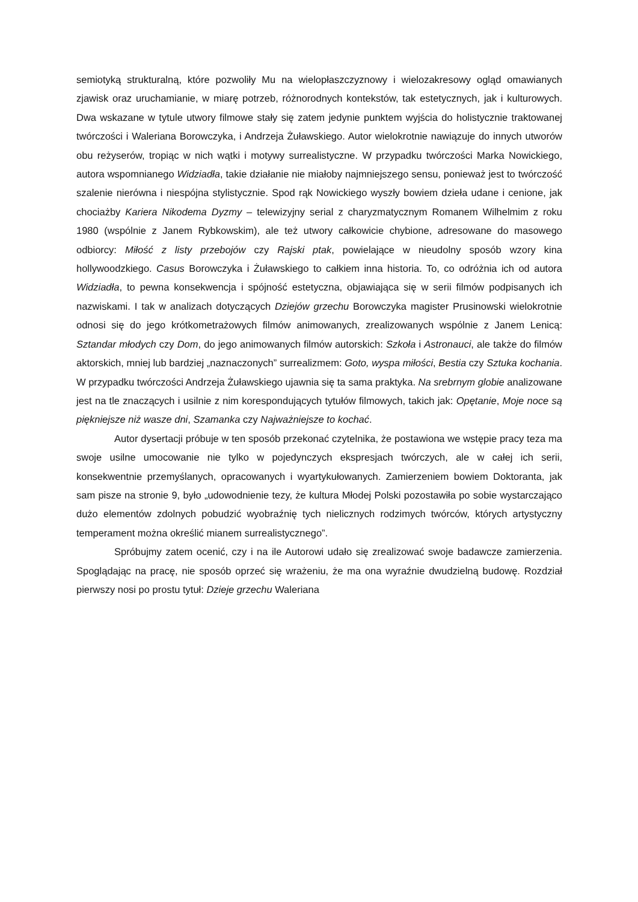semiotyką strukturalną, które pozwoliły Mu na wielopłaszczyznowy i wielozakresowy ogląd omawianych zjawisk oraz uruchamianie, w miarę potrzeb, różnorodnych kontekstów, tak estetycznych, jak i kulturowych. Dwa wskazane w tytule utwory filmowe stały się zatem jedynie punktem wyjścia do holistycznie traktowanej twórczości i Waleriana Borowczyka, i Andrzeja Żuławskiego. Autor wielokrotnie nawiązuje do innych utworów obu reżyserów, tropiąc w nich wątki i motywy surrealistyczne. W przypadku twórczości Marka Nowickiego, autora wspomnianego Widziadła, takie działanie nie miałoby najmniejszego sensu, ponieważ jest to twórczość szalenie nierówna i niespójna stylistycznie. Spod rąk Nowickiego wyszły bowiem dzieła udane i cenione, jak chociażby Kariera Nikodema Dyzmy – telewizyjny serial z charyzmatycznym Romanem Wilhelmim z roku 1980 (wspólnie z Janem Rybkowskim), ale też utwory całkowicie chybione, adresowane do masowego odbiorcy: Miłość z listy przebojów czy Rajski ptak, powielające w nieudolny sposób wzory kina hollywoodzkiego. Casus Borowczyka i Żuławskiego to całkiem inna historia. To, co odróżnia ich od autora Widziadła, to pewna konsekwencja i spójność estetyczna, objawiająca się w serii filmów podpisanych ich nazwiskami. I tak w analizach dotyczących Dziejów grzechu Borowczyka magister Prusinowski wielokrotnie odnosi się do jego krótkometrażowych filmów animowanych, zrealizowanych wspólnie z Janem Lenicą: Sztandar młodych czy Dom, do jego animowanych filmów autorskich: Szkoła i Astronauci, ale także do filmów aktorskich, mniej lub bardziej „naznaczonych” surrealizmem: Goto, wyspa miłości, Bestia czy Sztuka kochania. W przypadku twórczości Andrzeja Żuławskiego ujawnia się ta sama praktyka. Na srebrnym globie analizowane jest na tle znaczących i usilnie z nim korespondujących tytułów filmowych, takich jak: Opętanie, Moje noce są piękniejsze niż wasze dni, Szamanka czy Najważniejsze to kochać.
Autor dysertacji próbuje w ten sposób przekonać czytelnika, że postawiona we wstępie pracy teza ma swoje usilne umocowanie nie tylko w pojedynczych ekspresjach twórczych, ale w całej ich serii, konsekwentnie przemyślanych, opracowanych i wyartykułowanych. Zamierzeniem bowiem Doktoranta, jak sam pisze na stronie 9, było „udowodnienie tezy, że kultura Młodej Polski pozostawiła po sobie wystarczająco dużo elementów zdolnych pobudzić wyobraźnię tych nielicznych rodzimych twórców, których artystyczny temperament można określić mianem surrealistycznego”.
Spróbujmy zatem ocenić, czy i na ile Autorowi udało się zrealizować swoje badawcze zamierzenia. Spoglądając na pracę, nie sposób oprzeć się wrażeniu, że ma ona wyraźnie dwudzielną budowę. Rozdział pierwszy nosi po prostu tytuł: Dzieje grzechu Waleriana